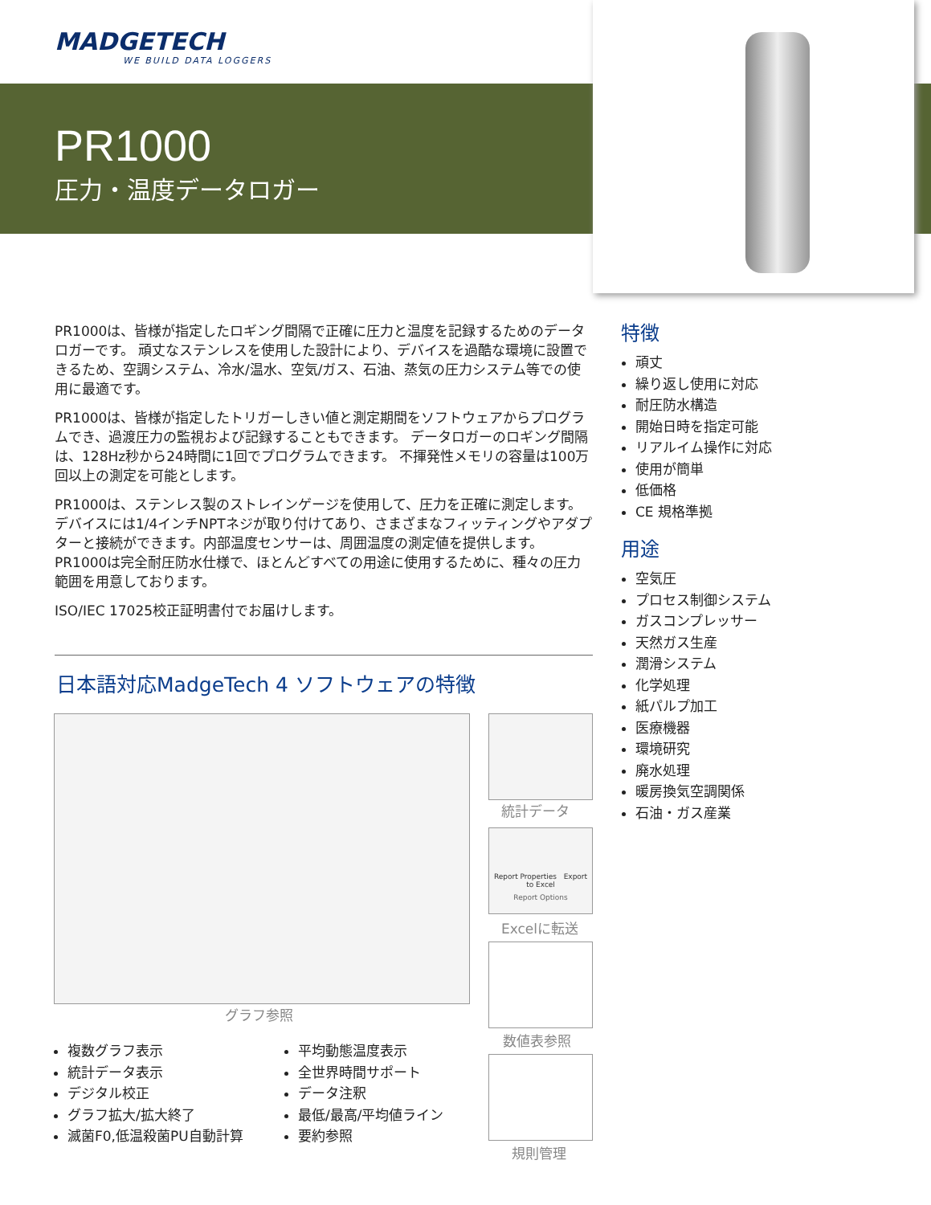MADGETECH
WE BUILD DATA LOGGERS
PR1000
圧力・温度データロガー
PR1000は、皆様が指定したロギング間隔で正確に圧力と温度を記録するためのデータロガーです。 頑丈なステンレスを使用した設計により、デバイスを過酷な環境に設置できるため、空調システム、冷水/温水、空気/ガス、石油、蒸気の圧力システム等での使用に最適です。
PR1000は、皆様が指定したトリガーしきい値と測定期間をソフトウェアからプログラムでき、過渡圧力の監視および記録することもできます。 データロガーのロギング間隔は、128Hz秒から24時間に1回でプログラムできます。 不揮発性メモリの容量は100万回以上の測定を可能とします。
PR1000は、ステンレス製のストレインゲージを使用して、圧力を正確に測定します。デバイスには1/4インチNPTネジが取り付けてあり、さまざまなフィッティングやアダプターと接続ができます。内部温度センサーは、周囲温度の測定値を提供します。PR1000は完全耐圧防水仕様で、ほとんどすべての用途に使用するために、種々の圧力範囲を用意しております。
ISO/IEC 17025校正証明書付でお届けします。
特徴
頑丈
繰り返し使用に対応
耐圧防水構造
開始日時を指定可能
リアルイム操作に対応
使用が簡単
低価格
CE 規格準拠
用途
空気圧
プロセス制御システム
ガスコンプレッサー
天然ガス生産
潤滑システム
化学処理
紙パルプ加工
医療機器
環境研究
廃水処理
暖房換気空調関係
石油・ガス産業
日本語対応MadgeTech 4 ソフトウェアの特徴
グラフ参照
統計データ
Report Properties Export to Excel
Report Options
Excelに転送
数値表参照
規則管理
複数グラフ表示
統計データ表示
デジタル校正
グラフ拡大/拡大終了
滅菌F0,低温殺菌PU自動計算
平均動態温度表示
全世界時間サポート
データ注釈
最低/最高/平均値ライン
要約参照